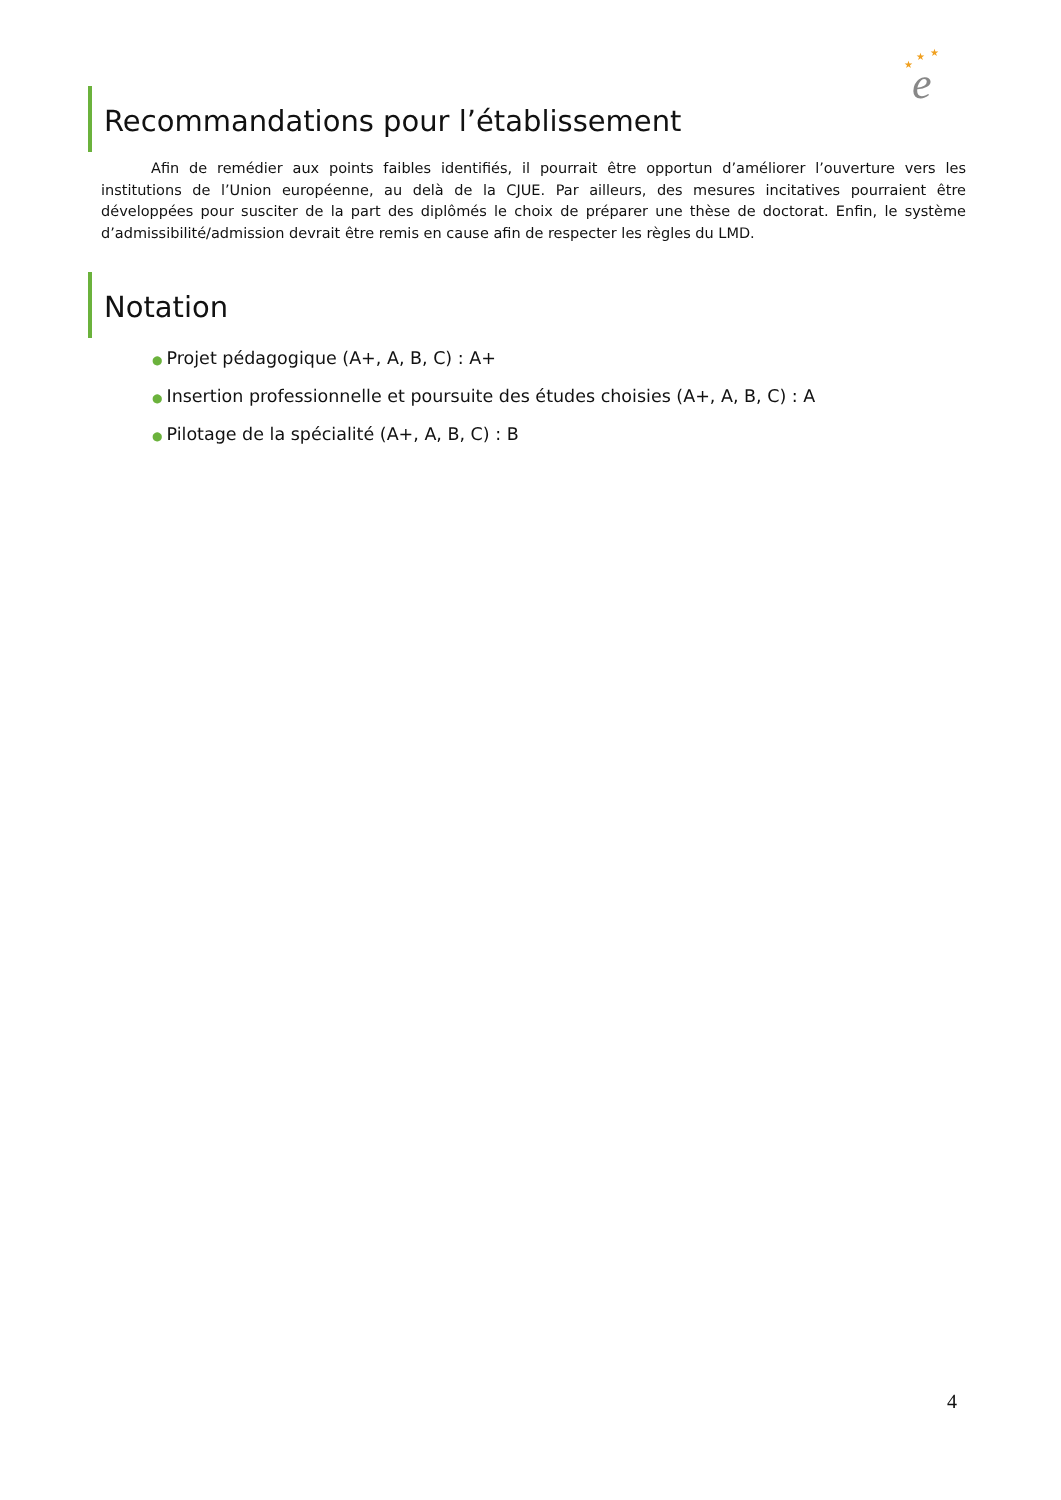★
★
★
e
Recommandations pour l’établissement
Afin de remédier aux points faibles identifiés, il pourrait être opportun d’améliorer l’ouverture vers les institutions de l’Union européenne, au delà de la CJUE. Par ailleurs, des mesures incitatives pourraient être développées pour susciter de la part des diplômés le choix de préparer une thèse de doctorat. Enfin, le système d’admissibilité/admission devrait être remis en cause afin de respecter les règles du LMD.
Notation
● Projet pédagogique (A+, A, B, C) : A+
● Insertion professionnelle et poursuite des études choisies (A+, A, B, C) : A
● Pilotage de la spécialité (A+, A, B, C) : B
4